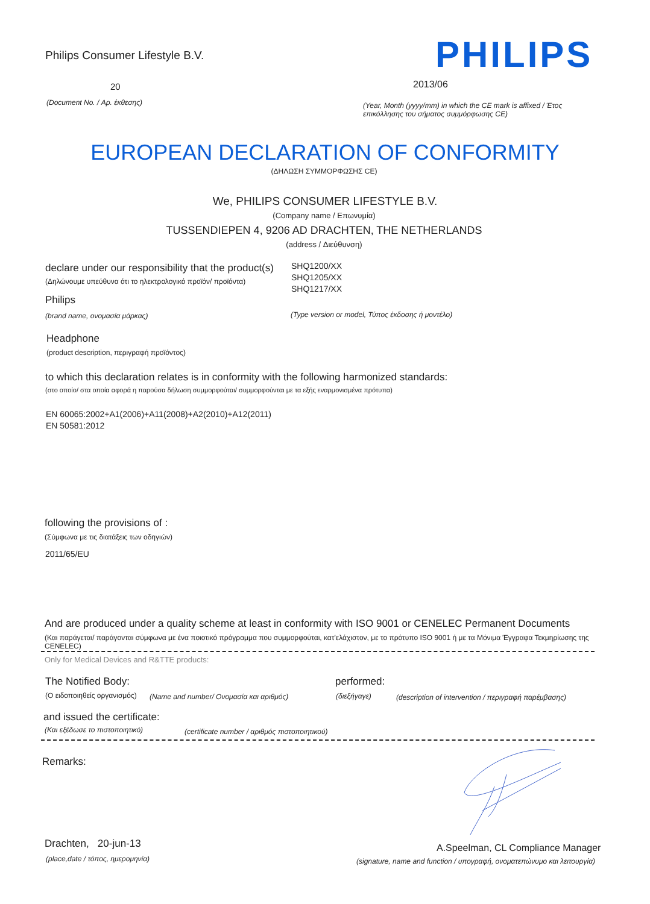Philips Consumer Lifestyle B.V.
PHILIPS
20 2013/06
(Document No. / Αρ. έκθεσης)
(Year, Month (yyyy/mm) in which the CE mark is affixed / Έτος επικόλλησης του σήματος συμμόρφωσης CE)
EUROPEAN DECLARATION OF CONFORMITY
(ΔΗΛΩΣΗ ΣΥΜΜΟΡΦΩΣΗΣ CE)
We, PHILIPS CONSUMER LIFESTYLE B.V.
(Company name / Επωνυμία)
TUSSENDIEPEN 4, 9206 AD DRACHTEN, THE NETHERLANDS
(address / Διεύθυνση)
declare under our responsibility that the product(s)
(Δηλώνουμε υπεύθυνα ότι το ηλεκτρολογικό προϊόν/ προϊόντα)
SHQ1200/XX
SHQ1205/XX
SHQ1217/XX
Philips
(brand name, ονομασία μάρκας)
(Type version or model, Τύπος έκδοσης ή μοντέλο)
Headphone
(product description, περιγραφή προϊόντος)
to which this declaration relates is in conformity with the following harmonized standards:
(στο οποίο/ στα οποία αφορά η παρούσα δήλωση συμμορφούται/ συμμορφούνται με τα εξής εναρμονισμένα πρότυπα)
EN 60065:2002+A1(2006)+A11(2008)+A2(2010)+A12(2011)
EN 50581:2012
following the provisions of :
(Σύμφωνα με τις διατάξεις των οδηγιών)
2011/65/EU
And are produced under a quality scheme at least in conformity with ISO 9001 or CENELEC Permanent Documents
(Και παράγεται/ παράγονται σύμφωνα με ένα ποιοτικό πρόγραμμα που συμμορφούται, κατ'ελάχιστον, με το πρότυπο ISO 9001 ή με τα Μόνιμα Έγγραφα Τεκμηρίωσης της CENELEC)
Only for Medical Devices and R&TTE products:
The Notified Body: performed:
(Ο ειδοποιηθείς οργανισμός)
(Name and number/ Ονομασία και αριθμός)
(διεξήγαγε)
(description of intervention / περιγραφή παρέμβασης)
and issued the certificate:
(Και εξέδωσε το πιστοποιητικό)
(certificate number / αριθμός πιστοποιητικού)
Remarks:
Drachten, 20-jun-13
(place,date / τόπος, ημερομηνία)
A.Speelman, CL Compliance Manager
(signature, name and function / υπογραφή, ονοματεπώνυμο και λειτουργία)